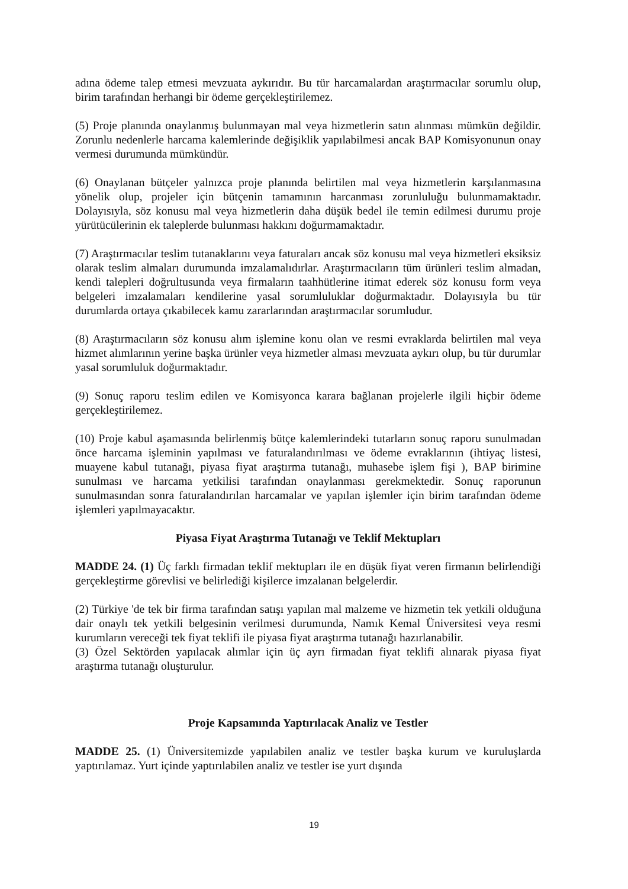adına ödeme talep etmesi mevzuata aykırıdır. Bu tür harcamalardan araştırmacılar sorumlu olup, birim tarafından herhangi bir ödeme gerçekleştirilemez.
(5) Proje planında onaylanmış bulunmayan mal veya hizmetlerin satın alınması mümkün değildir. Zorunlu nedenlerle harcama kalemlerinde değişiklik yapılabilmesi ancak BAP Komisyonunun onay vermesi durumunda mümkündür.
(6) Onaylanan bütçeler yalnızca proje planında belirtilen mal veya hizmetlerin karşılanmasına yönelik olup, projeler için bütçenin tamamının harcanması zorunluluğu bulunmamaktadır. Dolayısıyla, söz konusu mal veya hizmetlerin daha düşük bedel ile temin edilmesi durumu proje yürütücülerinin ek taleplerde bulunması hakkını doğurmamaktadır.
(7) Araştırmacılar teslim tutanaklarını veya faturaları ancak söz konusu mal veya hizmetleri eksiksiz olarak teslim almaları durumunda imzalamalıdırlar. Araştırmacıların tüm ürünleri teslim almadan, kendi talepleri doğrultusunda veya firmaların taahhütlerine itimat ederek söz konusu form veya belgeleri imzalamaları kendilerine yasal sorumluluklar doğurmaktadır. Dolayısıyla bu tür durumlarda ortaya çıkabilecek kamu zararlarından araştırmacılar sorumludur.
(8) Araştırmacıların söz konusu alım işlemine konu olan ve resmi evraklarda belirtilen mal veya hizmet alımlarının yerine başka ürünler veya hizmetler alması mevzuata aykırı olup, bu tür durumlar yasal sorumluluk doğurmaktadır.
(9) Sonuç raporu teslim edilen ve Komisyonca karara bağlanan projelerle ilgili hiçbir ödeme gerçekleştirilemez.
(10) Proje kabul aşamasında belirlenmiş bütçe kalemlerindeki tutarların sonuç raporu sunulmadan önce harcama işleminin yapılması ve faturalandırılması ve ödeme evraklarının (ihtiyaç listesi, muayene kabul tutanağı, piyasa fiyat araştırma tutanağı, muhasebe işlem fişi ), BAP birimine sunulması ve harcama yetkilisi tarafından onaylanması gerekmektedir. Sonuç raporunun sunulmasından sonra faturalandırılan harcamalar ve yapılan işlemler için birim tarafından ödeme işlemleri yapılmayacaktır.
Piyasa Fiyat Araştırma Tutanağı ve Teklif Mektupları
MADDE 24. (1) Üç farklı firmadan teklif mektupları ile en düşük fiyat veren firmanın belirlendiği gerçekleştirme görevlisi ve belirlediği kişilerce imzalanan belgelerdir.
(2) Türkiye 'de tek bir firma tarafından satışı yapılan mal malzeme ve hizmetin tek yetkili olduğuna dair onaylı tek yetkili belgesinin verilmesi durumunda, Namık Kemal Üniversitesi veya resmi kurumların vereceği tek fiyat teklifi ile piyasa fiyat araştırma tutanağı hazırlanabilir.
(3) Özel Sektörden yapılacak alımlar için üç ayrı firmadan fiyat teklifi alınarak piyasa fiyat araştırma tutanağı oluşturulur.
Proje Kapsamında Yaptırılacak Analiz ve Testler
MADDE 25. (1) Üniversitemizde yapılabilen analiz ve testler başka kurum ve kuruluşlarda yaptırılamaz. Yurt içinde yaptırılabilen analiz ve testler ise yurt dışında
19